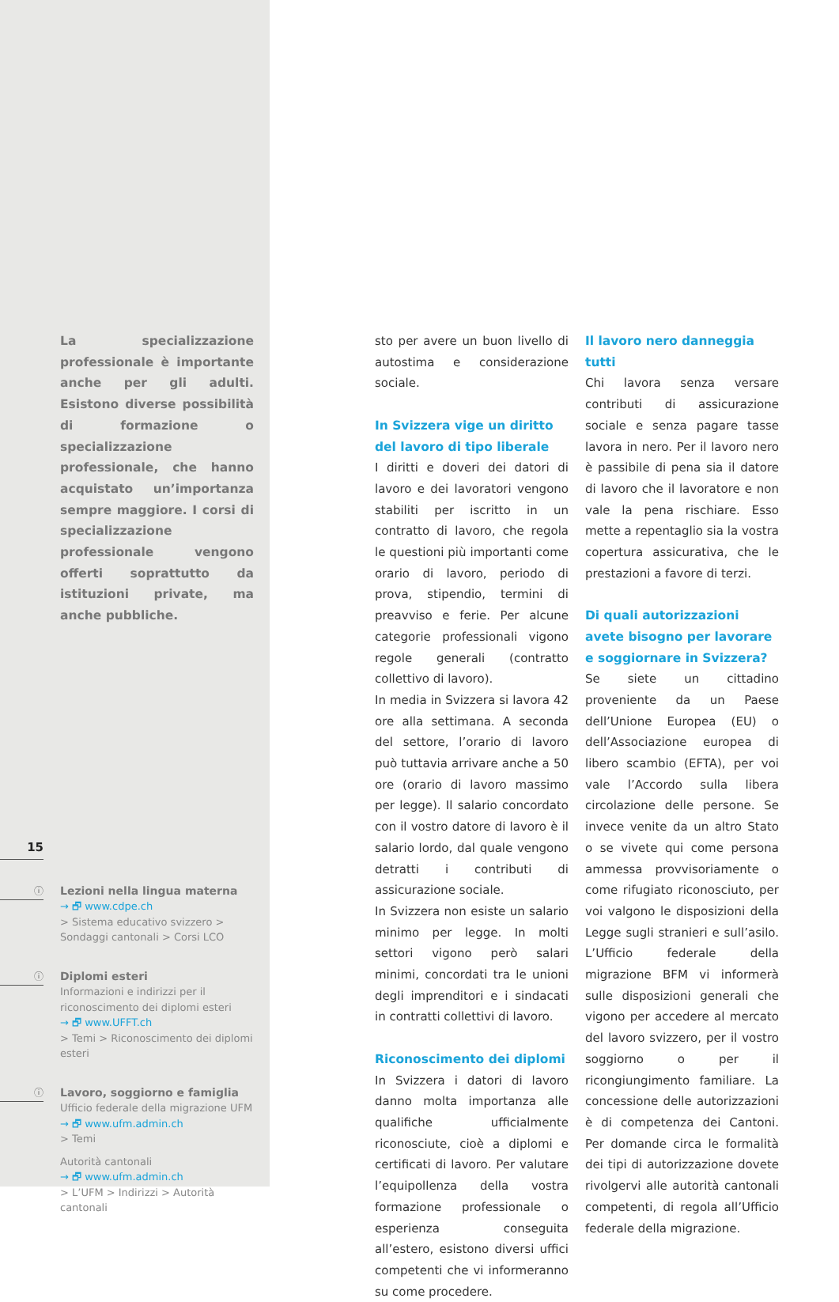La specializzazione professionale è importante anche per gli adulti. Esistono diverse possibilità di formazione o specializzazione professionale, che hanno acquistato un’importanza sempre maggiore. I corsi di specializzazione professionale vengono offerti soprattutto da istituzioni private, ma anche pubbliche.
15
ⓘ
Lezioni nella lingua materna
→ 🗗 www.cdpe.ch
> Sistema educativo svizzero > Sondaggi cantonali > Corsi LCO
ⓘ
Diplomi esteri
Informazioni e indirizzi per il riconoscimento dei diplomi esteri
→ 🗗 www.UFFT.ch
> Temi > Riconoscimento dei diplomi esteri
ⓘ
Lavoro, soggiorno e famiglia
Ufficio federale della migrazione UFM
→ 🗗 www.ufm.admin.ch
> Temi
Autorità cantonali
→ 🗗 www.ufm.admin.ch
> L’UFM > Indirizzi > Autorità cantonali
sto per avere un buon livello di autostima e considerazione sociale.
In Svizzera vige un diritto del lavoro di tipo liberale
I diritti e doveri dei datori di lavoro e dei lavoratori vengono stabiliti per iscritto in un contratto di lavoro, che regola le questioni più importanti come orario di lavoro, periodo di prova, stipendio, termini di preavviso e ferie. Per alcune categorie professionali vigono regole generali (contratto collettivo di lavoro).
In media in Svizzera si lavora 42 ore alla settimana. A seconda del settore, l’orario di lavoro può tuttavia arrivare anche a 50 ore (orario di lavoro massimo per legge). Il salario concordato con il vostro datore di lavoro è il salario lordo, dal quale vengono detratti i contributi di assicurazione sociale.
In Svizzera non esiste un salario minimo per legge. In molti settori vigono però salari minimi, concordati tra le unioni degli imprenditori e i sindacati in contratti collettivi di lavoro.
Riconoscimento dei diplomi
In Svizzera i datori di lavoro danno molta importanza alle qualifiche ufficialmente riconosciute, cioè a diplomi e certificati di lavoro. Per valutare l’equipollenza della vostra formazione professionale o esperienza conseguita all’estero, esistono diversi uffici competenti che vi informeranno su come procedere.
Il lavoro nero danneggia tutti
Chi lavora senza versare contributi di assicurazione sociale e senza pagare tasse lavora in nero. Per il lavoro nero è passibile di pena sia il datore di lavoro che il lavoratore e non vale la pena rischiare. Esso mette a repentaglio sia la vostra copertura assicurativa, che le prestazioni a favore di terzi.
Di quali autorizzazioni avete bisogno per lavorare e soggiornare in Svizzera?
Se siete un cittadino proveniente da un Paese dell’Unione Europea (EU) o dell’Associazione europea di libero scambio (EFTA), per voi vale l’Accordo sulla libera circolazione delle persone. Se invece venite da un altro Stato o se vivete qui come persona ammessa provvisoriamente o come rifugiato riconosciuto, per voi valgono le disposizioni della Legge sugli stranieri e sull’asilo. L’Ufficio federale della migrazione BFM vi informerà sulle disposizioni generali che vigono per accedere al mercato del lavoro svizzero, per il vostro soggiorno o per il ricongiungimento familiare. La concessione delle autorizzazioni è di competenza dei Cantoni. Per domande circa le formalità dei tipi di autorizzazione dovete rivolgervi alle autorità cantonali competenti, di regola all’Ufficio federale della migrazione.